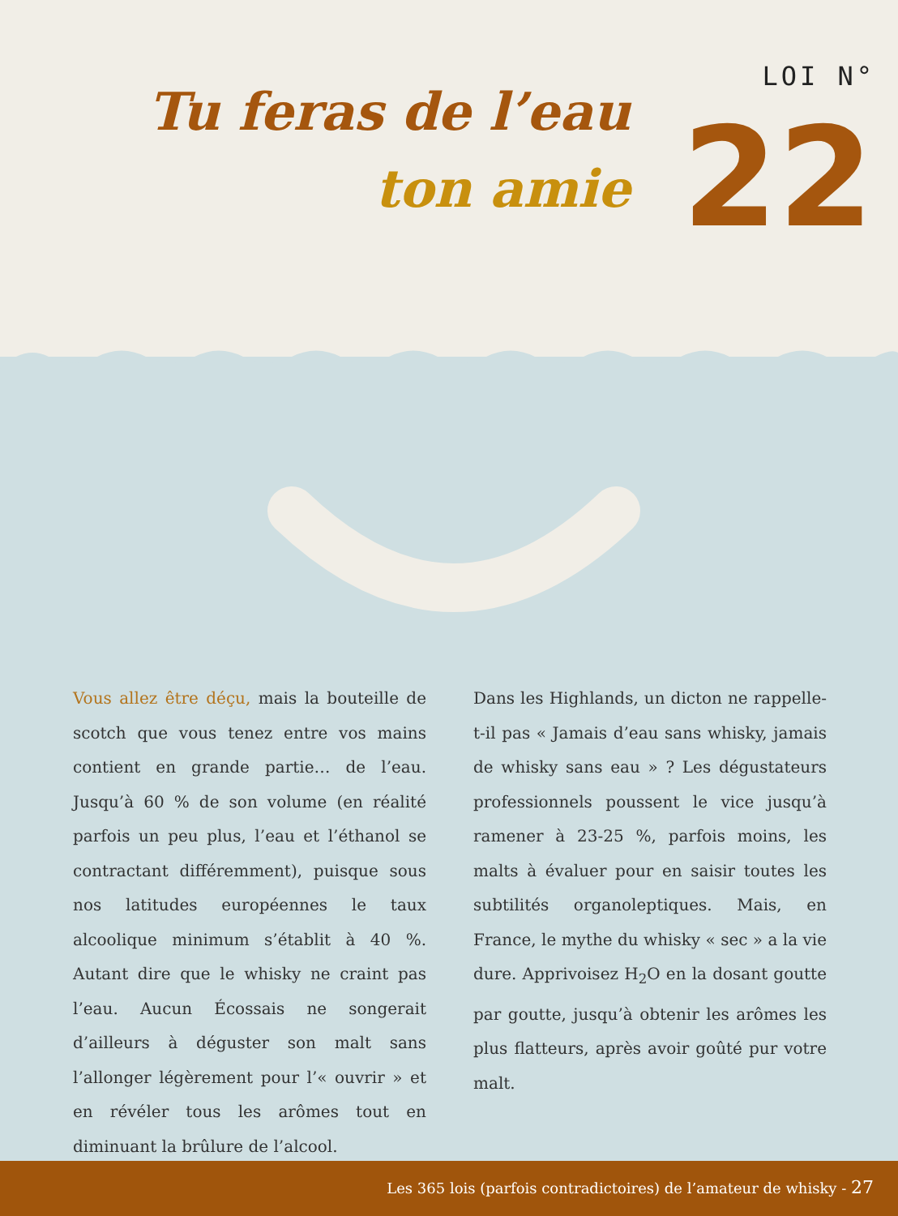LOI N°
22 Tu feras de l’eau
ton amie
Vous allez être déçu, mais la bouteille de scotch que vous tenez entre vos mains contient en grande partie… de l’eau. Jusqu’à 60 % de son volume (en réalité parfois un peu plus, l’eau et l’éthanol se contractant différemment), puisque sous nos latitudes européennes le taux alcoolique minimum s’établit à 40 %. Autant dire que le whisky ne craint pas l’eau. Aucun Écossais ne songerait d’ailleurs à déguster son malt sans l’allonger légèrement pour l’« ouvrir » et en révéler tous les arômes tout en diminuant la brûlure de l’alcool.
Dans les Highlands, un dicton ne rappelle-t-il pas « Jamais d’eau sans whisky, jamais de whisky sans eau » ? Les dégustateurs professionnels poussent le vice jusqu’à ramener à 23-25 %, parfois moins, les malts à évaluer pour en saisir toutes les subtilités organoleptiques. Mais, en France, le mythe du whisky « sec » a la vie dure. Apprivoisez H<sub>2</sub>O en la dosant goutte par goutte, jusqu’à obtenir les arômes les plus flatteurs, après avoir goûté pur votre malt.
Les 365 lois (parfois contradictoires) de l’amateur de whisky - 27